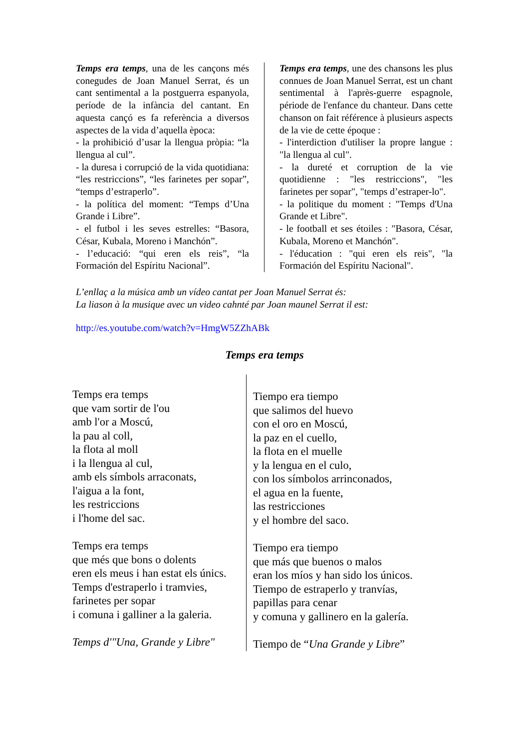Temps era temps, una de les cançons més conegudes de Joan Manuel Serrat, és un cant sentimental a la postguerra espanyola, període de la infància del cantant. En aquesta cançó es fa referència a diversos aspectes de la vida d’aquella època:
- la prohibició d’usar la llengua pròpia: “la llengua al cul”.
- la duresa i corrupció de la vida quotidiana: “les restriccions”, “les farinetes per sopar”, “temps d’estraperlo”.
- la política del moment: “Temps d’Una Grande i Libre”.
- el futbol i les seves estrelles: “Basora, César, Kubala, Moreno i Manchón”.
- l’educació: “qui eren els reis”, “la Formación del Espíritu Nacional”.
Temps era temps, une des chansons les plus connues de Joan Manuel Serrat, est un chant sentimental à l'après-guerre espagnole, période de l'enfance du chanteur. Dans cette chanson on fait référence à plusieurs aspects de la vie de cette époque :
- l'interdiction d'utiliser la propre langue : "la llengua al cul".
- la dureté et corruption de la vie quotidienne : "les restriccions", "les farinetes per sopar", "temps d’estraper-lo".
- la politique du moment : "Temps d'Una Grande et Libre".
- le football et ses étoiles : "Basora, César, Kubala, Moreno et Manchón".
- l'éducation : "qui eren els reis", "la Formación del Espíritu Nacional".
L’enllaç a la música amb un vídeo cantat per Joan Manuel Serrat és:
La liason à la musique avec un video cahnté par Joan maunel Serrat il est:
http://es.youtube.com/watch?v=HmgW5ZZhABk
Temps era temps
Temps era temps
que vam sortir de l'ou
amb l'or a Moscú,
la pau al coll,
la flota al moll
i la llengua al cul,
amb els símbols arraconats,
l'aigua a la font,
les restriccions
i l'home del sac.
Temps era temps
que més que bons o dolents
eren els meus i han estat els únics.
Temps d'estraperlo i tramvies,
farinetes per sopar
i comuna i galliner a la galeria.
Temps d'"Una, Grande y Libre"
Tiempo era tiempo
que salimos del huevo
con el oro en Moscú,
la paz en el cuello,
la flota en el muelle
y la lengua en el culo,
con los símbolos arrinconados,
el agua en la fuente,
las restricciones
y el hombre del saco.
Tiempo era tiempo
que más que buenos o malos
eran los míos y han sido los únicos.
Tiempo de estraperlo y tranvías,
papillas para cenar
y comuna y gallinero en la galería.
Tiempo de “Una Grande y Libre”